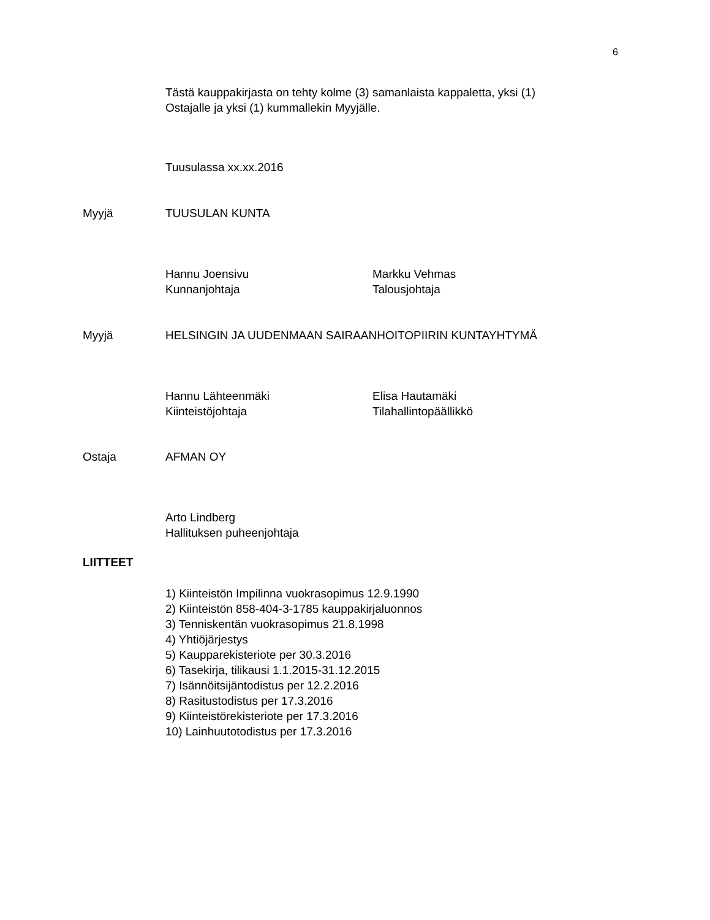6
Tästä kauppakirjasta on tehty kolme (3) samanlaista kappaletta, yksi (1)
Ostajalle ja yksi (1) kummallekin Myyjälle.
Tuusulassa xx.xx.2016
Myyjä TUUSULAN KUNTA
Hannu Joensivu
Kunnanjohtaja
Markku Vehmas
Talousjohtaja
Myyjä
HELSINGIN JA UUDENMAAN SAIRAANHOITOPIIRIN KUNTAYHTYMÄ
Hannu Lähteenmäki
Kiinteistöjohtaja
Elisa Hautamäki
Tilahallintopäällikkö
Ostaja AFMAN OY
Arto Lindberg
Hallituksen puheenjohtaja
LIITTEET
1) Kiinteistön Impilinna vuokrasopimus 12.9.1990
2) Kiinteistön 858-404-3-1785 kauppakirjaluonnos
3) Tenniskentän vuokrasopimus 21.8.1998
4) Yhtiöjärjestys
5) Kaupparekisteriote per 30.3.2016
6) Tasekirja, tilikausi 1.1.2015-31.12.2015
7) Isännöitsijäntodistus per 12.2.2016
8) Rasitustodistus per 17.3.2016
9) Kiinteistörekisteriote per 17.3.2016
10) Lainhuutotodistus per 17.3.2016